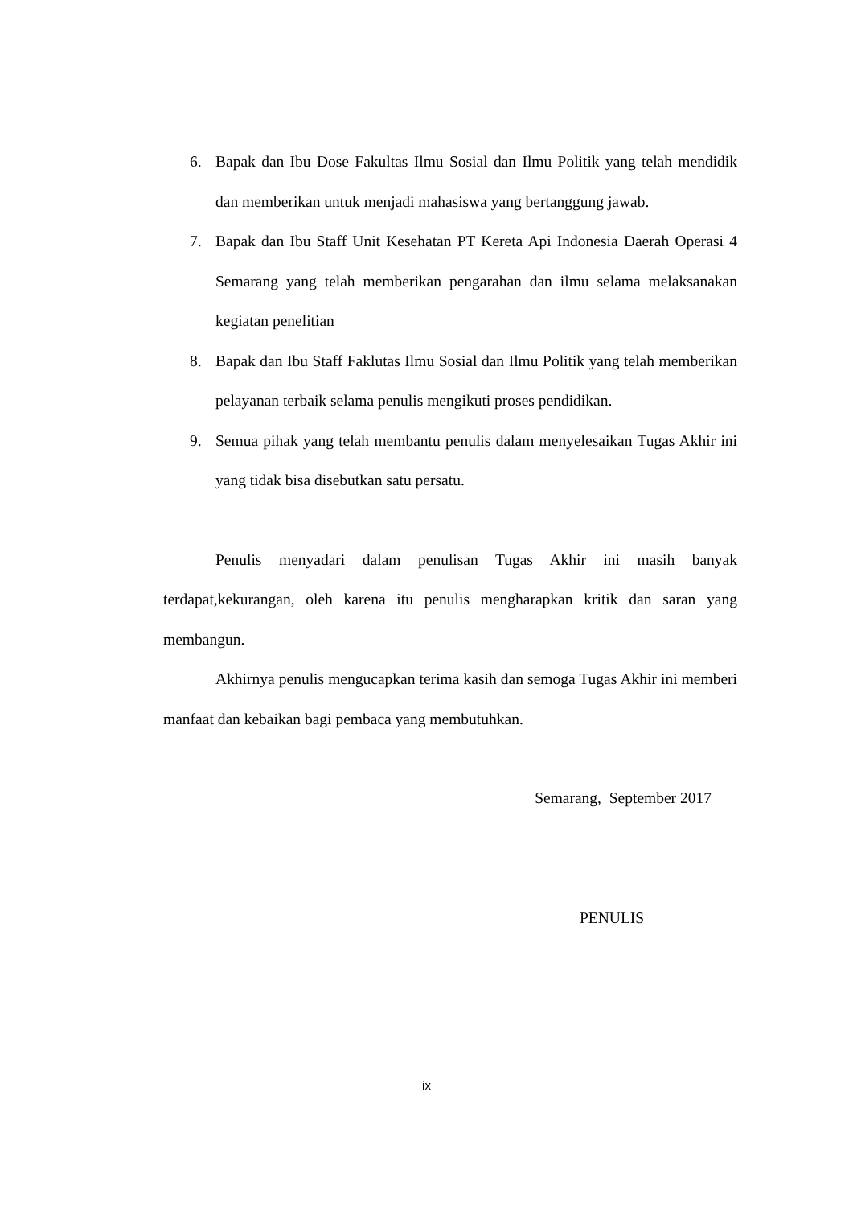6. Bapak dan Ibu Dose Fakultas Ilmu Sosial dan Ilmu Politik yang telah mendidik dan memberikan untuk menjadi mahasiswa yang bertanggung jawab.
7. Bapak dan Ibu Staff Unit Kesehatan PT Kereta Api Indonesia Daerah Operasi 4 Semarang yang telah memberikan pengarahan dan ilmu selama melaksanakan kegiatan penelitian
8. Bapak dan Ibu Staff Faklutas Ilmu Sosial dan Ilmu Politik yang telah memberikan pelayanan terbaik selama penulis mengikuti proses pendidikan.
9. Semua pihak yang telah membantu penulis dalam menyelesaikan Tugas Akhir ini yang tidak bisa disebutkan satu persatu.
Penulis menyadari dalam penulisan Tugas Akhir ini masih banyak terdapat,kekurangan, oleh karena itu penulis mengharapkan kritik dan saran yang membangun.
Akhirnya penulis mengucapkan terima kasih dan semoga Tugas Akhir ini memberi manfaat dan kebaikan bagi pembaca yang membutuhkan.
Semarang, September 2017
PENULIS
ix